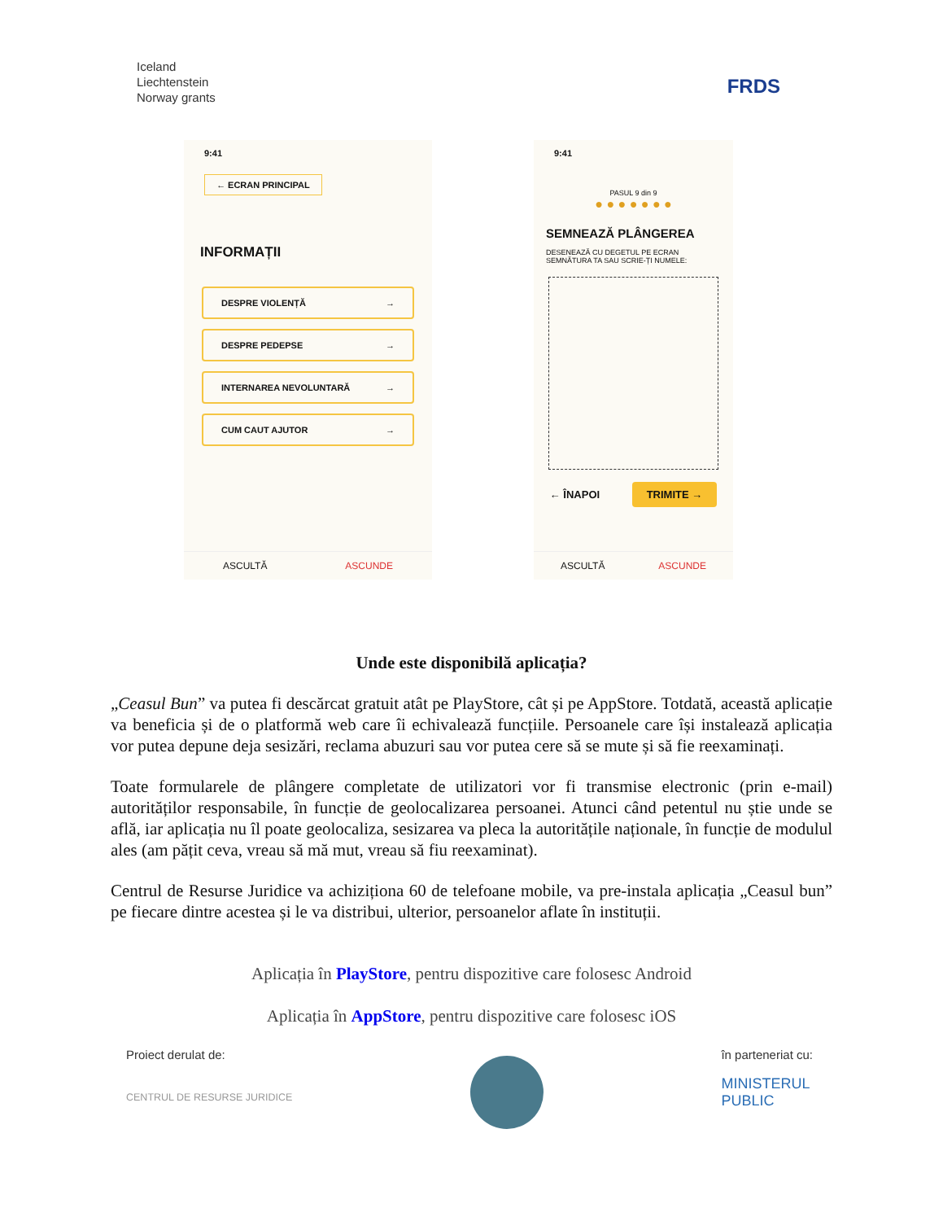Iceland
Liechtenstein
Norway grants
FRDS
9:41
← ECRAN PRINCIPAL
INFORMAȚII
DESPRE VIOLENȚĂ →
DESPRE PEDEPSE →
INTERNAREA NEVOLUNTARĂ →
CUM CAUT AJUTOR →
ASCULTĂ ASCUNDE
9:41
PASUL 9 din 9
● ● ● ● ● ● ●
SEMNEAZĂ PLÂNGEREA
DESENEAZĂ CU DEGETUL PE ECRAN SEMNĂTURA TA SAU SCRIE-ȚI NUMELE:
← ÎNAPOI TRIMITE →
ASCULTĂ ASCUNDE
Unde este disponibilă aplicația?
„Ceasul Bun” va putea fi descărcat gratuit atât pe PlayStore, cât și pe AppStore. Totdată, această aplicație va beneficia și de o platformă web care îi echivalează funcțiile. Persoanele care își instalează aplicația vor putea depune deja sesizări, reclama abuzuri sau vor putea cere să se mute și să fie reexaminați.
Toate formularele de plângere completate de utilizatori vor fi transmise electronic (prin e-mail) autorităților responsabile, în funcție de geolocalizarea persoanei. Atunci când petentul nu știe unde se află, iar aplicația nu îl poate geolocaliza, sesizarea va pleca la autoritățile naționale, în funcție de modulul ales (am pățit ceva, vreau să mă mut, vreau să fiu reexaminat).
Centrul de Resurse Juridice va achiziționa 60 de telefoane mobile, va pre-instala aplicația „Ceasul bun” pe fiecare dintre acestea și le va distribui, ulterior, persoanelor aflate în instituții.
Aplicația în PlayStore, pentru dispozitive care folosesc Android
Aplicația în AppStore, pentru dispozitive care folosesc iOS
Proiect derulat de:
CENTRUL DE RESURSE JURIDICE
în parteneriat cu:
MINISTERUL
PUBLIC